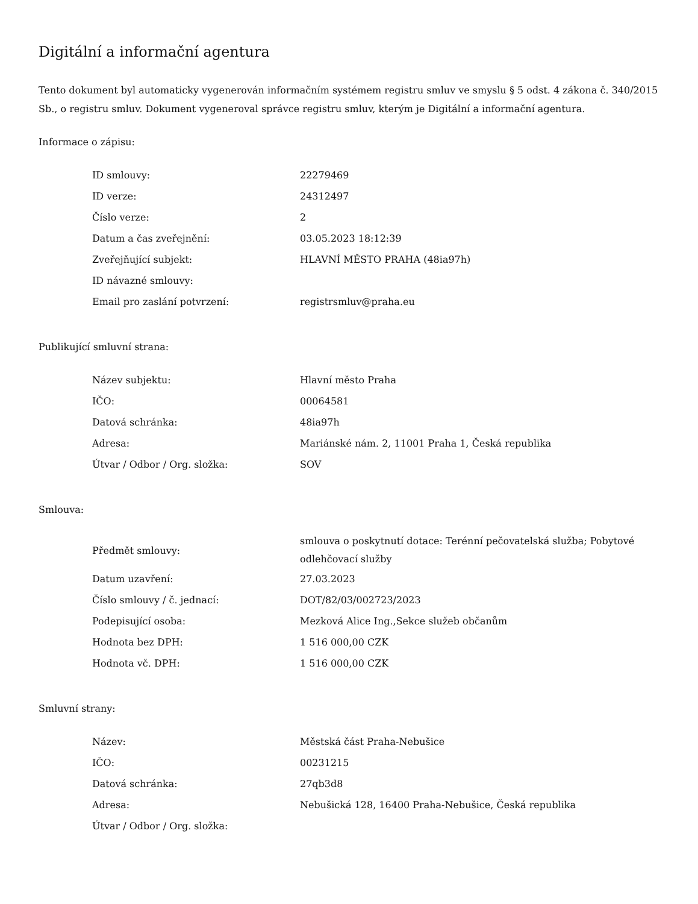Digitální a informační agentura
Tento dokument byl automaticky vygenerován informačním systémem registru smluv ve smyslu § 5 odst. 4 zákona č. 340/2015 Sb., o registru smluv. Dokument vygeneroval správce registru smluv, kterým je Digitální a informační agentura.
Informace o zápisu:
| ID smlouvy: | 22279469 |
| ID verze: | 24312497 |
| Číslo verze: | 2 |
| Datum a čas zveřejnění: | 03.05.2023 18:12:39 |
| Zveřejňující subjekt: | HLAVNÍ MĚSTO PRAHA (48ia97h) |
| ID návazné smlouvy: | |
| Email pro zaslání potvrzení: | registrsmluv@praha.eu |
Publikující smluvní strana:
| Název subjektu: | Hlavní město Praha |
| IČO: | 00064581 |
| Datová schránka: | 48ia97h |
| Adresa: | Mariánské nám. 2, 11001 Praha 1, Česká republika |
| Útvar / Odbor / Org. složka: | SOV |
Smlouva:
| Předmět smlouvy: | smlouva o poskytnutí dotace: Terénní pečovatelská služba; Pobytové odlehčovací služby |
| Datum uzavření: | 27.03.2023 |
| Číslo smlouvy / č. jednací: | DOT/82/03/002723/2023 |
| Podepisující osoba: | Mezková Alice Ing.,Sekce služeb občanům |
| Hodnota bez DPH: | 1 516 000,00 CZK |
| Hodnota vč. DPH: | 1 516 000,00 CZK |
Smluvní strany:
| Název: | Městská část Praha-Nebušice |
| IČO: | 00231215 |
| Datová schránka: | 27qb3d8 |
| Adresa: | Nebušická 128, 16400 Praha-Nebušice, Česká republika |
| Útvar / Odbor / Org. složka: | |